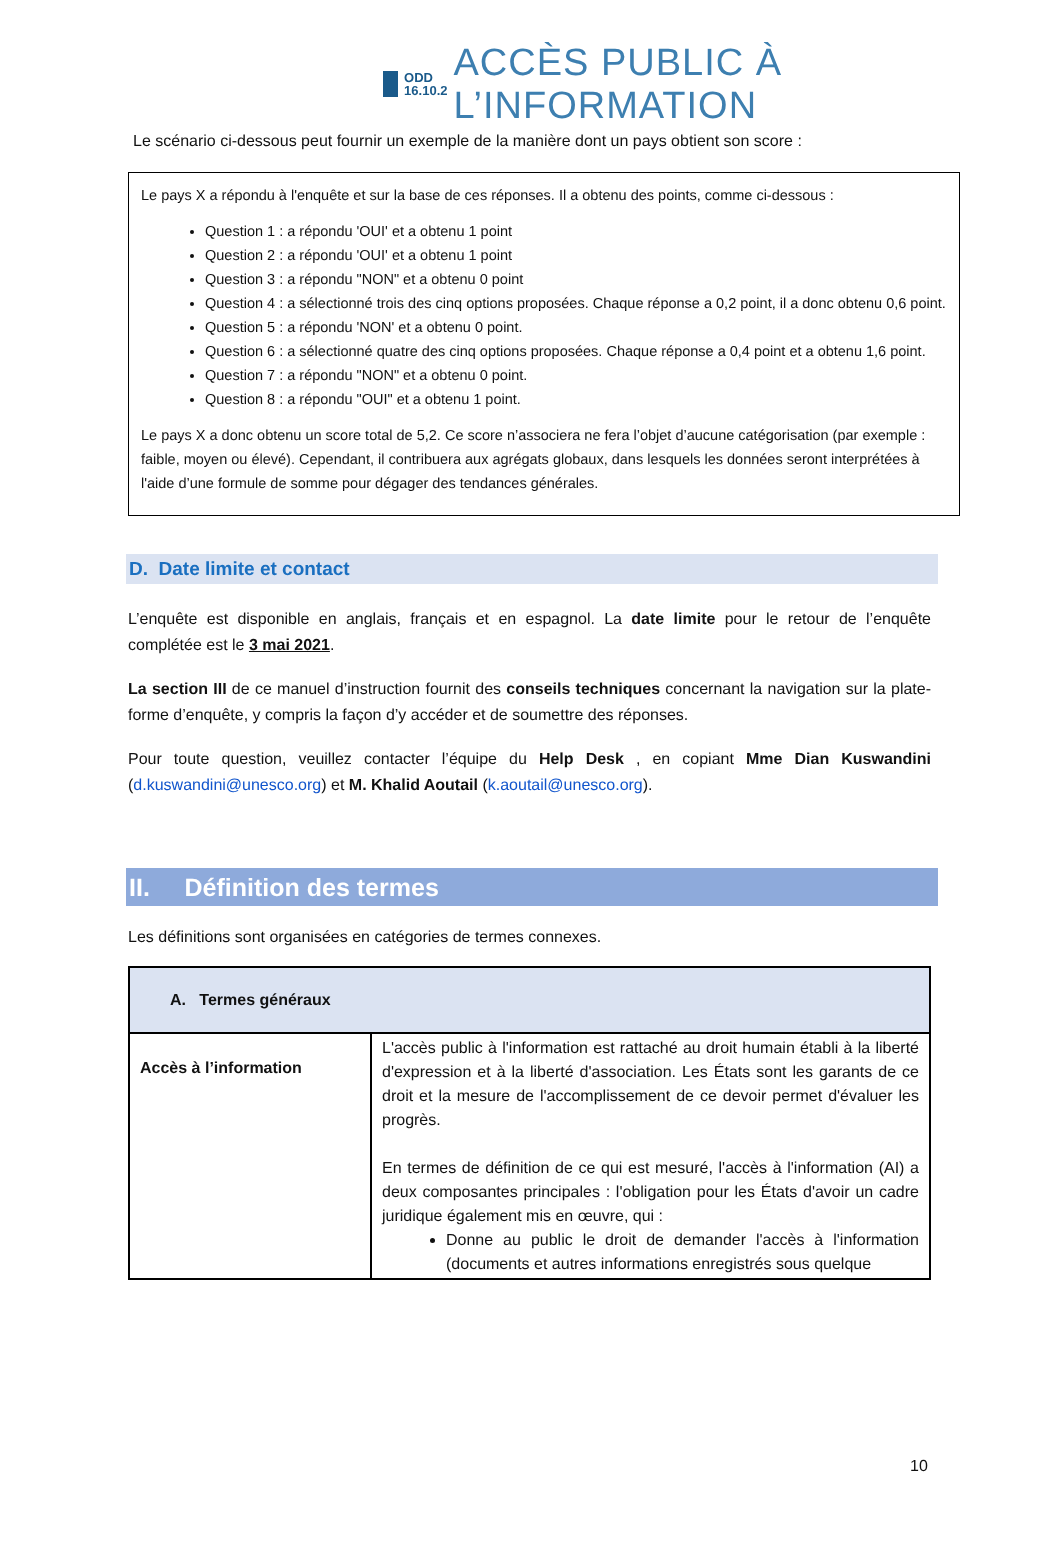ODD
16.10.2
ACCÈS PUBLIC À L’INFORMATION
Le scénario ci-dessous peut fournir un exemple de la manière dont un pays obtient son score :
Le pays X a répondu à l'enquête et sur la base de ces réponses. Il a obtenu des points, comme ci-dessous :
Question 1 : a répondu 'OUI' et a obtenu 1 point
Question 2 : a répondu 'OUI' et a obtenu 1 point
Question 3 : a répondu "NON" et a obtenu 0 point
Question 4 : a sélectionné trois des cinq options proposées. Chaque réponse a 0,2 point, il a donc obtenu 0,6 point.
Question 5 : a répondu 'NON' et a obtenu 0 point.
Question 6 : a sélectionné quatre des cinq options proposées. Chaque réponse a 0,4 point et a obtenu 1,6 point.
Question 7 : a répondu "NON" et a obtenu 0 point.
Question 8 : a répondu "OUI" et a obtenu 1 point.
Le pays X a donc obtenu un score total de 5,2. Ce score n’associera ne fera l’objet d’aucune catégorisation (par exemple : faible, moyen ou élevé). Cependant, il contribuera aux agrégats globaux, dans lesquels les données seront interprétées à l'aide d’une formule de somme pour dégager des tendances générales.
D. Date limite et contact
L’enquête est disponible en anglais, français et en espagnol. La date limite pour le retour de l’enquête complétée est le 3 mai 2021.
La section III de ce manuel d’instruction fournit des conseils techniques concernant la navigation sur la plate-forme d’enquête, y compris la façon d’y accéder et de soumettre des réponses.
Pour toute question, veuillez contacter l’équipe du Help Desk , en copiant Mme Dian Kuswandini (d.kuswandini@unesco.org) et M. Khalid Aoutail (k.aoutail@unesco.org).
II. Définition des termes
Les définitions sont organisées en catégories de termes connexes.
| A. Termes généraux | |
| --- | --- |
| Accès à l’information | L'accès public à l'information est rattaché au droit humain établi à la liberté d'expression et à la liberté d'association. Les États sont les garants de ce droit et la mesure de l'accomplissement de ce devoir permet d'évaluer les progrès. En termes de définition de ce qui est mesuré, l'accès à l'information (AI) a deux composantes principales : l'obligation pour les États d'avoir un cadre juridique également mis en œuvre, qui : Donne au public le droit de demander l'accès à l'information (documents et autres informations enregistrés sous quelque |
10